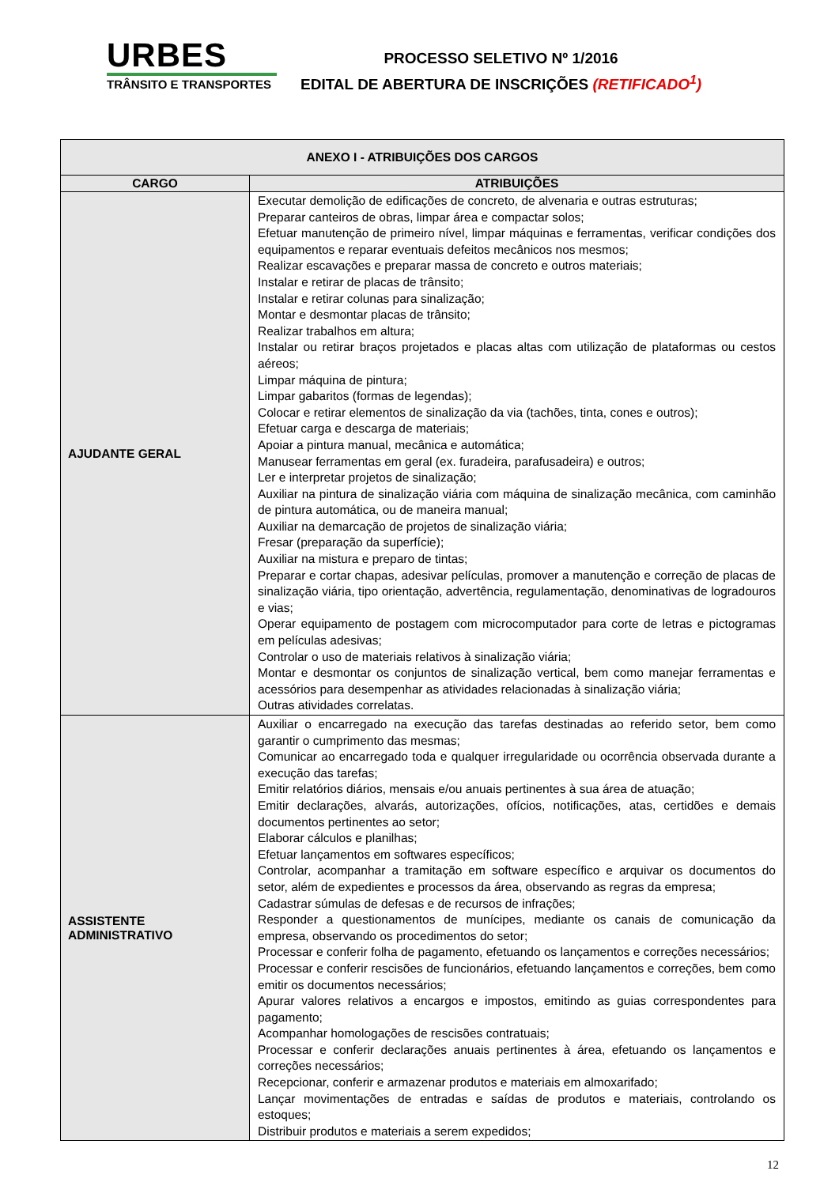URBES
TRÂNSITO E TRANSPORTES
PROCESSO SELETIVO Nº 1/2016
EDITAL DE ABERTURA DE INSCRIÇÕES (RETIFICADO<sup>1</sup>)
| ANEXO I - ATRIBUIÇÕES DOS CARGOS | |
| --- | --- |
| CARGO | ATRIBUIÇÕES |
| AJUDANTE GERAL | Executar demolição de edificações de concreto, de alvenaria e outras estruturas; Preparar canteiros de obras, limpar área e compactar solos; Efetuar manutenção de primeiro nível, limpar máquinas e ferramentas, verificar condições dos equipamentos e reparar eventuais defeitos mecânicos nos mesmos; Realizar escavações e preparar massa de concreto e outros materiais; Instalar e retirar de placas de trânsito; Instalar e retirar colunas para sinalização; Montar e desmontar placas de trânsito; Realizar trabalhos em altura; Instalar ou retirar braços projetados e placas altas com utilização de plataformas ou cestos aéreos; Limpar máquina de pintura; Limpar gabaritos (formas de legendas); Colocar e retirar elementos de sinalização da via (tachões, tinta, cones e outros); Efetuar carga e descarga de materiais; Apoiar a pintura manual, mecânica e automática; Manusear ferramentas em geral (ex. furadeira, parafusadeira) e outros; Ler e interpretar projetos de sinalização; Auxiliar na pintura de sinalização viária com máquina de sinalização mecânica, com caminhão de pintura automática, ou de maneira manual; Auxiliar na demarcação de projetos de sinalização viária; Fresar (preparação da superfície); Auxiliar na mistura e preparo de tintas; Preparar e cortar chapas, adesivar películas, promover a manutenção e correção de placas de sinalização viária, tipo orientação, advertência, regulamentação, denominativas de logradouros e vias; Operar equipamento de postagem com microcomputador para corte de letras e pictogramas em películas adesivas; Controlar o uso de materiais relativos à sinalização viária; Montar e desmontar os conjuntos de sinalização vertical, bem como manejar ferramentas e acessórios para desempenhar as atividades relacionadas à sinalização viária; Outras atividades correlatas. |
| ASSISTENTE ADMINISTRATIVO | Auxiliar o encarregado na execução das tarefas destinadas ao referido setor, bem como garantir o cumprimento das mesmas; Comunicar ao encarregado toda e qualquer irregularidade ou ocorrência observada durante a execução das tarefas; Emitir relatórios diários, mensais e/ou anuais pertinentes à sua área de atuação; Emitir declarações, alvarás, autorizações, ofícios, notificações, atas, certidões e demais documentos pertinentes ao setor; Elaborar cálculos e planilhas; Efetuar lançamentos em softwares específicos; Controlar, acompanhar a tramitação em software específico e arquivar os documentos do setor, além de expedientes e processos da área, observando as regras da empresa; Cadastrar súmulas de defesas e de recursos de infrações; Responder a questionamentos de munícipes, mediante os canais de comunicação da empresa, observando os procedimentos do setor; Processar e conferir folha de pagamento, efetuando os lançamentos e correções necessários; Processar e conferir rescisões de funcionários, efetuando lançamentos e correções, bem como emitir os documentos necessários; Apurar valores relativos a encargos e impostos, emitindo as guias correspondentes para pagamento; Acompanhar homologações de rescisões contratuais; Processar e conferir declarações anuais pertinentes à área, efetuando os lançamentos e correções necessários; Recepcionar, conferir e armazenar produtos e materiais em almoxarifado; Lançar movimentações de entradas e saídas de produtos e materiais, controlando os estoques; Distribuir produtos e materiais a serem expedidos; |
12